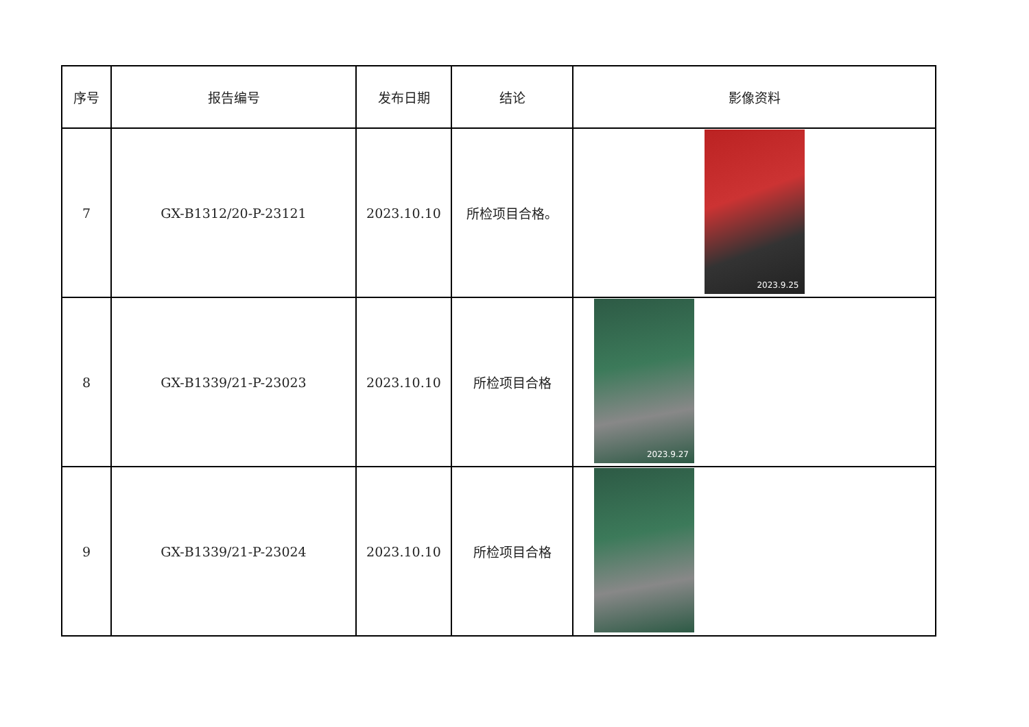| 序号 | 报告编号 | 发布日期 | 结论 | 影像资料 |
| --- | --- | --- | --- | --- |
| 7 | GX-B1312/20-P-23121 | 2023.10.10 | 所检项目合格。 | 2023.9.25 |
| 8 | GX-B1339/21-P-23023 | 2023.10.10 | 所检项目合格 | 2023.9.27 |
| 9 | GX-B1339/21-P-23024 | 2023.10.10 | 所检项目合格 | |